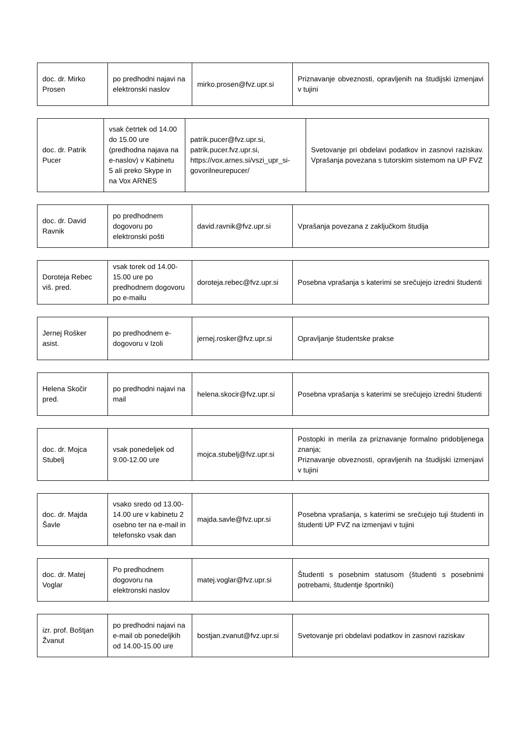| doc. dr. Mirko Prosen | po predhodni najavi na elektronski naslov | mirko.prosen@fvz.upr.si | Priznavanje obveznosti, opravljenih na študijski izmenjavi v tujini |
| doc. dr. Patrik Pucer | vsak četrtek od 14.00 do 15.00 ure (predhodna najava na e-naslov) v Kabinetu 5 ali preko Skype in na Vox ARNES | patrik.pucer@fvz.upr.si, patrik.pucer.fvz.upr.si, https://vox.arnes.si/vszi_upr_si-govorilneurepucer/ | Svetovanje pri obdelavi podatkov in zasnovi raziskav. Vprašanja povezana s tutorskim sistemom na UP FVZ |
| doc. dr. David Ravnik | po predhodnem dogovoru po elektronski pošti | david.ravnik@fvz.upr.si | Vprašanja povezana z zaključkom študija |
| Doroteja Rebec viš. pred. | vsak torek od 14.00-15.00 ure po predhodnem dogovoru po e-mailu | doroteja.rebec@fvz.upr.si | Posebna vprašanja s katerimi se srečujejo izredni študenti |
| Jernej Rošker asist. | po predhodnem e-dogovoru v Izoli | jernej.rosker@fvz.upr.si | Opravljanje študentske prakse |
| Helena Skočir pred. | po predhodni najavi na mail | helena.skocir@fvz.upr.si | Posebna vprašanja s katerimi se srečujejo izredni študenti |
| doc. dr. Mojca Stubelj | vsak ponedeljek od 9.00-12.00 ure | mojca.stubelj@fvz.upr.si | Postopki in merila za priznavanje formalno pridobljenega znanja; Priznavanje obveznosti, opravljenih na študijski izmenjavi v tujini |
| doc. dr. Majda Šavle | vsako sredo od 13.00-14.00 ure v kabinetu 2 osebno ter na e-mail in telefonsko vsak dan | majda.savle@fvz.upr.si | Posebna vprašanja, s katerimi se srečujejo tuji študenti in študenti UP FVZ na izmenjavi v tujini |
| doc. dr. Matej Voglar | Po predhodnem dogovoru na elektronski naslov | matej.voglar@fvz.upr.si | Študenti s posebnim statusom (študenti s posebnimi potrebami, študentje športniki) |
| izr. prof. Boštjan Žvanut | po predhodni najavi na e-mail ob ponedeljkih od 14.00-15.00 ure | bostjan.zvanut@fvz.upr.si | Svetovanje pri obdelavi podatkov in zasnovi raziskav |